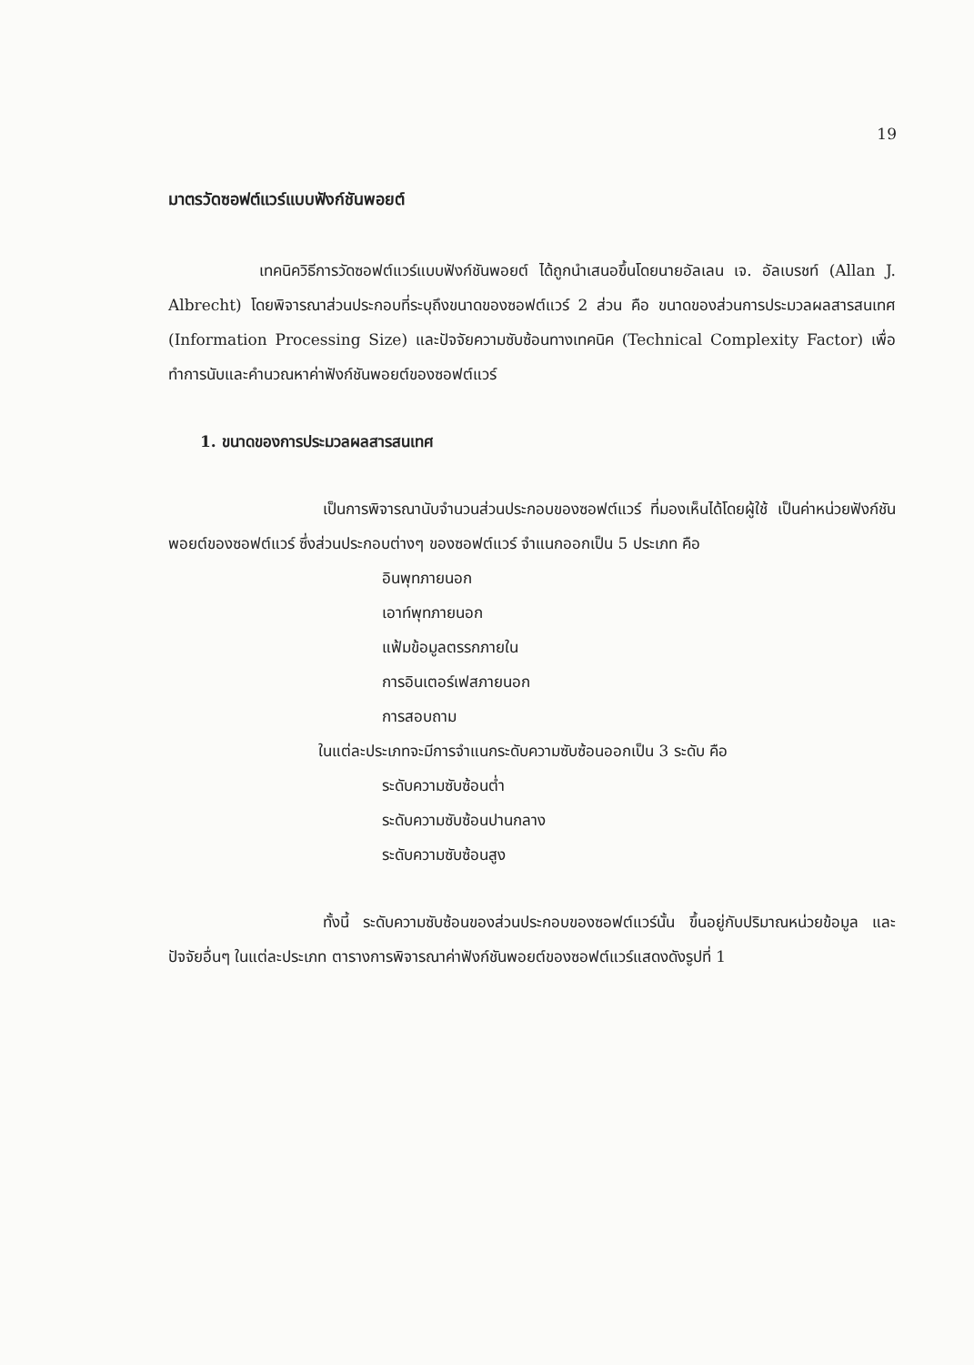19
มาตรวัดซอฟต์แวร์แบบฟังก์ชันพอยต์
เทคนิควิธีการวัดซอฟต์แวร์แบบฟังก์ชันพอยต์ ได้ถูกนำเสนอขึ้นโดยนายอัลเลน เจ. อัลเบรชท์ (Allan J. Albrecht) โดยพิจารณาส่วนประกอบที่ระบุถึงขนาดของซอฟต์แวร์ 2 ส่วน คือ ขนาดของส่วนการประมวลผลสารสนเทศ (Information Processing Size) และปัจจัยความซับซ้อนทางเทคนิค (Technical Complexity Factor) เพื่อทำการนับและคำนวณหาค่าฟังก์ชันพอยต์ของซอฟต์แวร์
1. ขนาดของการประมวลผลสารสนเทศ
เป็นการพิจารณานับจำนวนส่วนประกอบของซอฟต์แวร์ ที่มองเห็นได้โดยผู้ใช้ เป็นค่าหน่วยฟังก์ชันพอยต์ของซอฟต์แวร์ ซึ่งส่วนประกอบต่างๆ ของซอฟต์แวร์ จำแนกออกเป็น 5 ประเภท คือ
อินพุทภายนอก
เอาท์พุทภายนอก
แฟ้มข้อมูลตรรกภายใน
การอินเตอร์เฟสภายนอก
การสอบถาม
ในแต่ละประเภทจะมีการจำแนกระดับความซับซ้อนออกเป็น 3 ระดับ คือ
ระดับความซับซ้อนต่ำ
ระดับความซับซ้อนปานกลาง
ระดับความซับซ้อนสูง
ทั้งนี้ ระดับความซับซ้อนของส่วนประกอบของซอฟต์แวร์นั้น ขึ้นอยู่กับปริมาณหน่วยข้อมูล และปัจจัยอื่นๆ ในแต่ละประเภท ตารางการพิจารณาค่าฟังก์ชันพอยต์ของซอฟต์แวร์แสดงดังรูปที่ 1